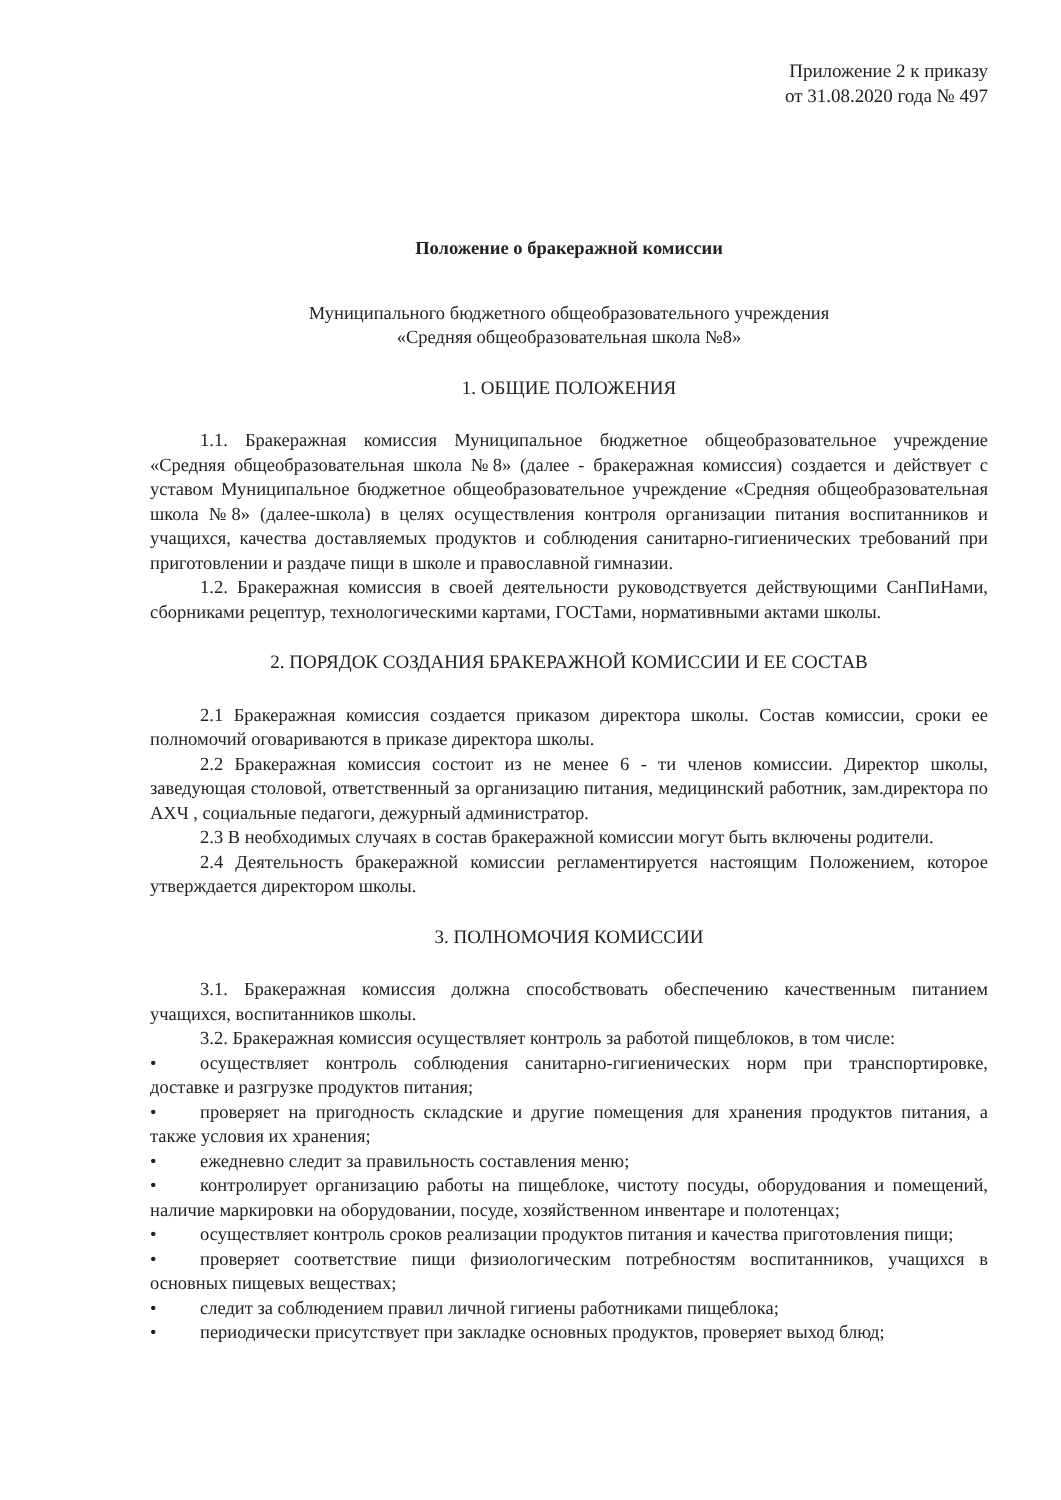Приложение 2 к приказу
от 31.08.2020 года № 497
Положение о бракеражной комиссии
Муниципального бюджетного общеобразовательного учреждения
«Средняя общеобразовательная школа №8»
1. ОБЩИЕ ПОЛОЖЕНИЯ
1.1. Бракеражная комиссия Муниципальное бюджетное общеобразовательное учреждение «Средняя общеобразовательная школа №8» (далее - бракеражная комиссия) создается и действует с уставом Муниципальное бюджетное общеобразовательное учреждение «Средняя общеобразовательная школа №8» (далее-школа) в целях осуществления контроля организации питания воспитанников и учащихся, качества доставляемых продуктов и соблюдения санитарно-гигиенических требований при приготовлении и раздаче пищи в школе и православной гимназии.
1.2. Бракеражная комиссия в своей деятельности руководствуется действующими СанПиНами, сборниками рецептур, технологическими картами, ГОСТами, нормативными актами школы.
2. ПОРЯДОК СОЗДАНИЯ БРАКЕРАЖНОЙ КОМИССИИ И ЕЕ СОСТАВ
2.1 Бракеражная комиссия создается приказом директора школы. Состав комиссии, сроки ее полномочий оговариваются в приказе директора школы.
2.2 Бракеражная комиссия состоит из не менее 6 - ти членов комиссии. Директор школы, заведующая столовой, ответственный за организацию питания, медицинский работник, зам.директора по АХЧ , социальные педагоги, дежурный администратор.
2.3 В необходимых случаях в состав бракеражной комиссии могут быть включены родители.
2.4 Деятельность бракеражной комиссии регламентируется настоящим Положением, которое утверждается директором школы.
3. ПОЛНОМОЧИЯ КОМИССИИ
3.1. Бракеражная комиссия должна способствовать обеспечению качественным питанием учащихся, воспитанников школы.
3.2. Бракеражная комиссия осуществляет контроль за работой пищеблоков, в том числе:
• осуществляет контроль соблюдения санитарно-гигиенических норм при транспортировке, доставке и разгрузке продуктов питания;
• проверяет на пригодность складские и другие помещения для хранения продуктов питания, а также условия их хранения;
• ежедневно следит за правильность составления меню;
• контролирует организацию работы на пищеблоке, чистоту посуды, оборудования и помещений, наличие маркировки на оборудовании, посуде, хозяйственном инвентаре и полотенцах;
• осуществляет контроль сроков реализации продуктов питания и качества приготовления пищи;
• проверяет соответствие пищи физиологическим потребностям воспитанников, учащихся в основных пищевых веществах;
• следит за соблюдением правил личной гигиены работниками пищеблока;
• периодически присутствует при закладке основных продуктов, проверяет выход блюд;